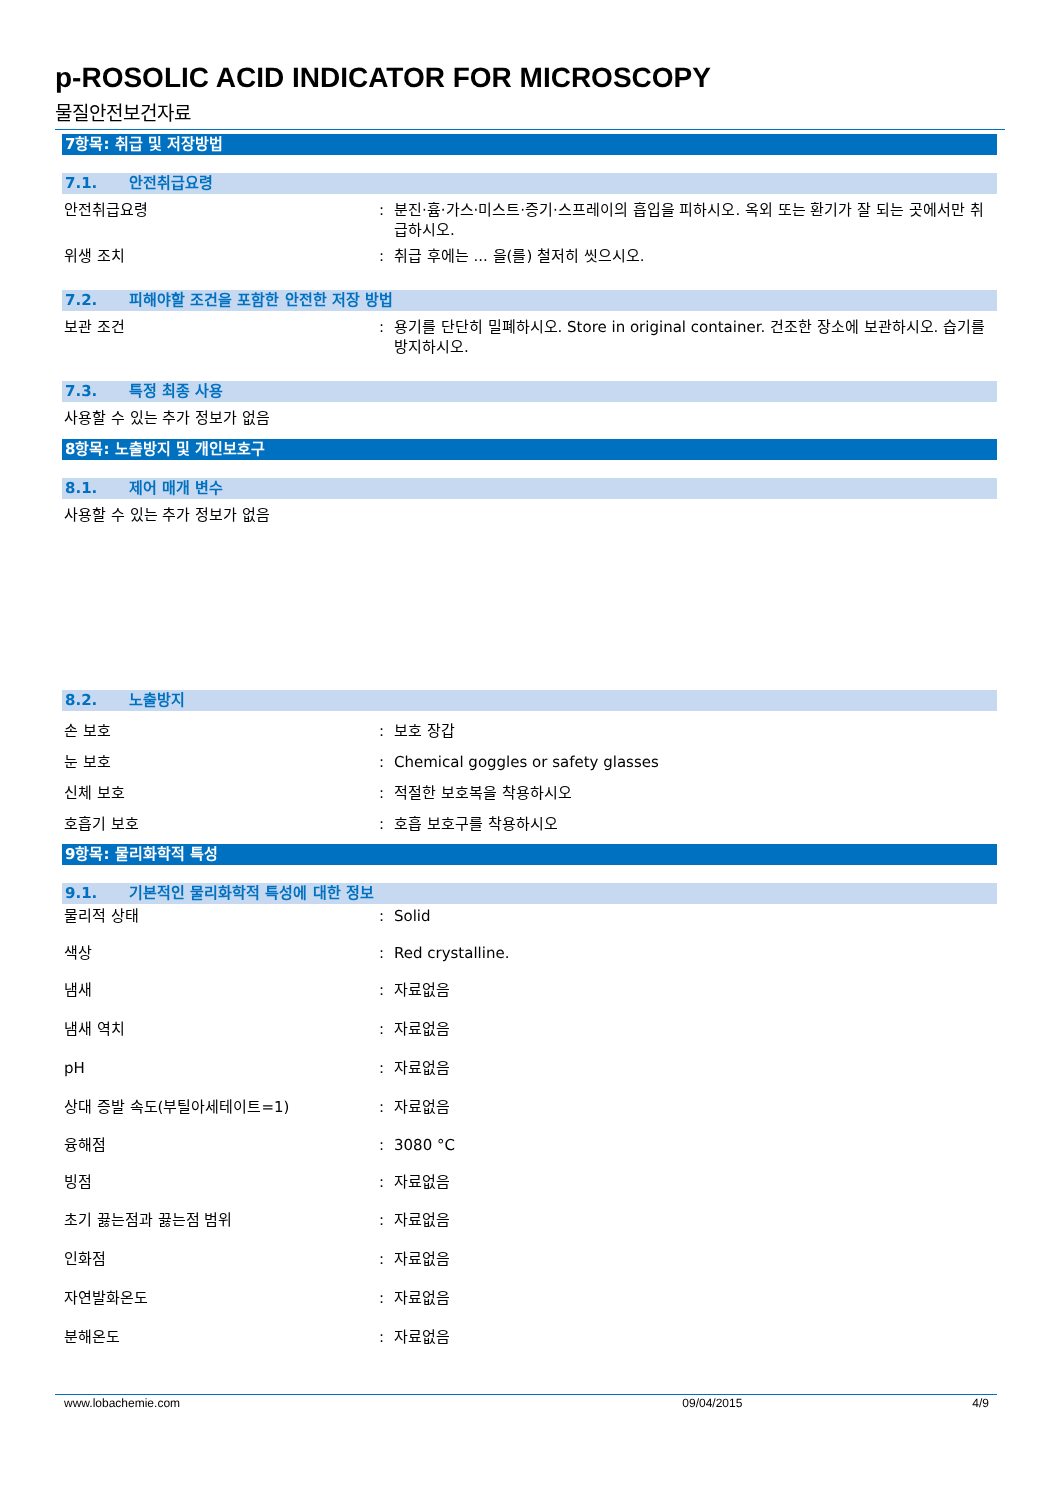p-ROSOLIC ACID INDICATOR FOR MICROSCOPY
물질안전보건자료
7항목: 취급 및 저장방법
7.1. 안전취급요령
안전취급요령 : 분진·흄·가스·미스트·증기·스프레이의 흡입을 피하시오. 옥외 또는 환기가 잘 되는 곳에서만 취급하시오.
위생 조치 : 취급 후에는 ... 을(를) 철저히 씻으시오.
7.2. 피해야할 조건을 포함한 안전한 저장 방법
보관 조건 : 용기를 단단히 밀폐하시오. Store in original container. 건조한 장소에 보관하시오. 습기를 방지하시오.
7.3. 특정 최종 사용
사용할 수 있는 추가 정보가 없음
8항목: 노출방지 및 개인보호구
8.1. 제어 매개 변수
사용할 수 있는 추가 정보가 없음
8.2. 노출방지
손 보호 : 보호 장갑
눈 보호 : Chemical goggles or safety glasses
신체 보호 : 적절한 보호복을 착용하시오
호흡기 보호 : 호흡 보호구를 착용하시오
9항목: 물리화학적 특성
9.1. 기본적인 물리화학적 특성에 대한 정보
물리적 상태 : Solid
색상 : Red crystalline.
냄새 : 자료없음
냄새 역치 : 자료없음
pH : 자료없음
상대 증발 속도(부틸아세테이트=1) : 자료없음
융해점 : 3080 °C
빙점 : 자료없음
초기 끓는점과 끓는점 범위 : 자료없음
인화점 : 자료없음
자연발화온도 : 자료없음
분해온도 : 자료없음
www.lobachemie.com 09/04/2015 4/9